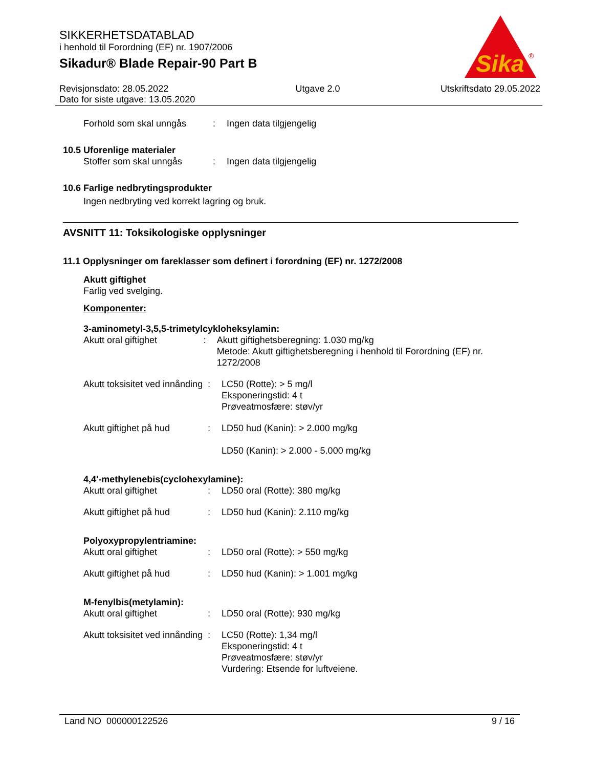SIKKERHETSDATABLAD
i henhold til Forordning (EF) nr. 1907/2006
Sikadur® Blade Repair-90 Part B
Sika
®
Revisjonsdato: 28.05.2022
Dato for siste utgave: 13.05.2020
Utgave 2.0 Utskriftsdato 29.05.2022
Forhold som skal unngås : Ingen data tilgjengelig
10.5 Uforenlige materialer
Stoffer som skal unngås : Ingen data tilgjengelig
10.6 Farlige nedbrytingsprodukter
Ingen nedbryting ved korrekt lagring og bruk.
AVSNITT 11: Toksikologiske opplysninger
11.1 Opplysninger om fareklasser som definert i forordning (EF) nr. 1272/2008
Akutt giftighet
Farlig ved svelging.
Komponenter:
3-aminometyl-3,5,5-trimetylcykloheksylamin:
Akutt oral giftighet : Akutt giftighetsberegning: 1.030 mg/kg
Metode: Akutt giftighetsberegning i henhold til Forordning (EF) nr. 1272/2008
Akutt toksisitet ved innånding
: LC50 (Rotte): > 5 mg/l
Eksponeringstid: 4 t
Prøveatmosfære: støv/yr
Akutt giftighet på hud : LD50 hud (Kanin): > 2.000 mg/kg
LD50 (Kanin): > 2.000 - 5.000 mg/kg
4,4'-methylenebis(cyclohexylamine):
Akutt oral giftighet : LD50 oral (Rotte): 380 mg/kg
Akutt giftighet på hud : LD50 hud (Kanin): 2.110 mg/kg
Polyoxypropylentriamine:
Akutt oral giftighet : LD50 oral (Rotte): > 550 mg/kg
Akutt giftighet på hud : LD50 hud (Kanin): > 1.001 mg/kg
M-fenylbis(metylamin):
Akutt oral giftighet : LD50 oral (Rotte): 930 mg/kg
Akutt toksisitet ved innånding
: LC50 (Rotte): 1,34 mg/l
Eksponeringstid: 4 t
Prøveatmosfære: støv/yr
Vurdering: Etsende for luftveiene.
Land NO 000000122526 9 / 16